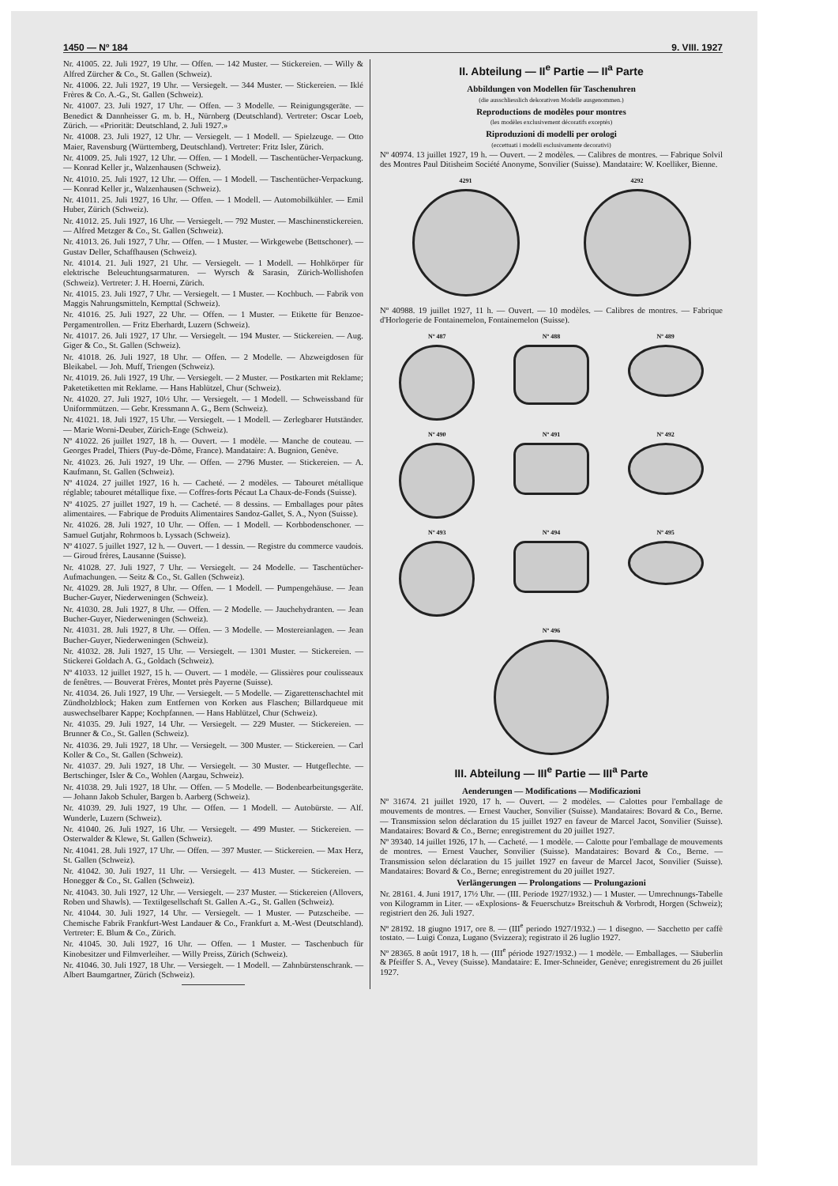1450 — Nº 184 9. VIII. 1927
Nr. 41005. 22. Juli 1927, 19 Uhr. — Offen. — 142 Muster. — Stickereien. — Willy & Alfred Zürcher & Co., St. Gallen (Schweiz).
Nr. 41006. 22. Juli 1927, 19 Uhr. — Versiegelt. — 344 Muster. — Stickereien. — Iklé Frères & Co. A.-G., St. Gallen (Schweiz).
Nr. 41007. 23. Juli 1927, 17 Uhr. — Offen. — 3 Modelle. — Reinigungsgeräte. — Benedict & Dannheisser G. m. b. H., Nürnberg (Deutschland). Vertreter: Oscar Loeb, Zürich. — «Priorität: Deutschland, 2. Juli 1927.»
Nr. 41008. 23. Juli 1927, 12 Uhr. — Versiegelt. — 1 Modell. — Spielzeuge. — Otto Maier, Ravensburg (Württemberg, Deutschland). Vertreter: Fritz Isler, Zürich.
Nr. 41009. 25. Juli 1927, 12 Uhr. — Offen. — 1 Modell. — Taschentücher-Verpackung. — Konrad Keller jr., Walzenhausen (Schweiz).
Nr. 41010. 25. Juli 1927, 12 Uhr. — Offen. — 1 Modell. — Taschentücher-Verpackung. — Konrad Keller jr., Walzenhausen (Schweiz).
Nr. 41011. 25. Juli 1927, 16 Uhr. — Offen. — 1 Modell. — Automobilkühler. — Emil Huber, Zürich (Schweiz).
Nr. 41012. 25. Juli 1927, 16 Uhr. — Versiegelt. — 792 Muster. — Maschinenstickereien. — Alfred Metzger & Co., St. Gallen (Schweiz).
Nr. 41013. 26. Juli 1927, 7 Uhr. — Offen. — 1 Muster. — Wirkgewebe (Bettschoner). — Gustav Deller, Schaffhausen (Schweiz).
Nr. 41014. 21. Juli 1927, 21 Uhr. — Versiegelt. — 1 Modell. — Hohlkörper für elektrische Beleuchtungsarmaturen. — Wyrsch & Sarasin, Zürich-Wollishofen (Schweiz). Vertreter: J. H. Hoerni, Zürich.
Nr. 41015. 23. Juli 1927, 7 Uhr. — Versiegelt. — 1 Muster. — Kochbuch. — Fabrik von Maggis Nahrungsmitteln, Kempttal (Schweiz).
Nr. 41016. 25. Juli 1927, 22 Uhr. — Offen. — 1 Muster. — Etikette für Benzoe-Pergamentrollen. — Fritz Eberhardt, Luzern (Schweiz).
Nr. 41017. 26. Juli 1927, 17 Uhr. — Versiegelt. — 194 Muster. — Stickereien. — Aug. Giger & Co., St. Gallen (Schweiz).
Nr. 41018. 26. Juli 1927, 18 Uhr. — Offen. — 2 Modelle. — Abzweigdosen für Bleikabel. — Joh. Muff, Triengen (Schweiz).
Nr. 41019. 26. Juli 1927, 19 Uhr. — Versiegelt. — 2 Muster. — Postkarten mit Reklame; Paketetiketten mit Reklame. — Hans Hablützel, Chur (Schweiz).
Nr. 41020. 27. Juli 1927, 10½ Uhr. — Versiegelt. — 1 Modell. — Schweissband für Uniformmützen. — Gebr. Kressmann A. G., Bern (Schweiz).
Nr. 41021. 18. Juli 1927, 15 Uhr. — Versiegelt. — 1 Modell. — Zerlegbarer Hutständer. — Marie Worni-Deuber, Zürich-Enge (Schweiz).
Nº 41022. 26 juillet 1927, 18 h. — Ouvert. — 1 modèle. — Manche de couteau. — Georges Pradel, Thiers (Puy-de-Dôme, France). Mandataire: A. Bugnion, Genève.
Nr. 41023. 26. Juli 1927, 19 Uhr. — Offen. — 2796 Muster. — Stickereien. — A. Kaufmann, St. Gallen (Schweiz).
Nº 41024. 27 juillet 1927, 16 h. — Cacheté. — 2 modèles. — Tabouret métallique réglable; tabouret métallique fixe. — Coffres-forts Pécaut La Chaux-de-Fonds (Suisse).
Nº 41025. 27 juillet 1927, 19 h. — Cacheté. — 8 dessins. — Emballages pour pâtes alimentaires. — Fabrique de Produits Alimentaires Sandoz-Gallet, S. A., Nyon (Suisse).
Nr. 41026. 28. Juli 1927, 10 Uhr. — Offen. — 1 Modell. — Korbbodenschoner. — Samuel Gutjahr, Rohrmoos b. Lyssach (Schweiz).
Nº 41027. 5 juillet 1927, 12 h. — Ouvert. — 1 dessin. — Registre du commerce vaudois. — Giroud frères, Lausanne (Suisse).
Nr. 41028. 27. Juli 1927, 7 Uhr. — Versiegelt. — 24 Modelle. — Taschentücher-Aufmachungen. — Seitz & Co., St. Gallen (Schweiz).
Nr. 41029. 28. Juli 1927, 8 Uhr. — Offen. — 1 Modell. — Pumpengehäuse. — Jean Bucher-Guyer, Niederweningen (Schweiz).
Nr. 41030. 28. Juli 1927, 8 Uhr. — Offen. — 2 Modelle. — Jauchehydranten. — Jean Bucher-Guyer, Niederweningen (Schweiz).
Nr. 41031. 28. Juli 1927, 8 Uhr. — Offen. — 3 Modelle. — Mostereianlagen. — Jean Bucher-Guyer, Niederweningen (Schweiz).
Nr. 41032. 28. Juli 1927, 15 Uhr. — Versiegelt. — 1301 Muster. — Stickereien. — Stickerei Goldach A. G., Goldach (Schweiz).
Nº 41033. 12 juillet 1927, 15 h. — Ouvert. — 1 modèle. — Glissières pour coulisseaux de fenêtres. — Bouverat Frères, Montet près Payerne (Suisse).
Nr. 41034. 26. Juli 1927, 19 Uhr. — Versiegelt. — 5 Modelle. — Zigarettenschachtel mit Zündholzblock; Haken zum Entfernen von Korken aus Flaschen; Billardqueue mit auswechselbarer Kappe; Kochpfannen. — Hans Hablützel, Chur (Schweiz).
Nr. 41035. 29. Juli 1927, 14 Uhr. — Versiegelt. — 229 Muster. — Stickereien. — Brunner & Co., St. Gallen (Schweiz).
Nr. 41036. 29. Juli 1927, 18 Uhr. — Versiegelt. — 300 Muster. — Stickereien. — Carl Koller & Co., St. Gallen (Schweiz).
Nr. 41037. 29. Juli 1927, 18 Uhr. — Versiegelt. — 30 Muster. — Hutgeflechte. — Bertschinger, Isler & Co., Wohlen (Aargau, Schweiz).
Nr. 41038. 29. Juli 1927, 18 Uhr. — Offen. — 5 Modelle. — Bodenbearbeitungsgeräte. — Johann Jakob Schuler, Bargen b. Aarberg (Schweiz).
Nr. 41039. 29. Juli 1927, 19 Uhr. — Offen. — 1 Modell. — Autobürste. — Alf. Wunderle, Luzern (Schweiz).
Nr. 41040. 26. Juli 1927, 16 Uhr. — Versiegelt. — 499 Muster. — Stickereien. — Osterwalder & Klewe, St. Gallen (Schweiz).
Nr. 41041. 28. Juli 1927, 17 Uhr. — Offen. — 397 Muster. — Stickereien. — Max Herz, St. Gallen (Schweiz).
Nr. 41042. 30. Juli 1927, 11 Uhr. — Versiegelt. — 413 Muster. — Stickereien. — Honegger & Co., St. Gallen (Schweiz).
Nr. 41043. 30. Juli 1927, 12 Uhr. — Versiegelt. — 237 Muster. — Stickereien (Allovers, Roben und Shawls). — Textilgesellschaft St. Gallen A.-G., St. Gallen (Schweiz).
Nr. 41044. 30. Juli 1927, 14 Uhr. — Versiegelt. — 1 Muster. — Putzscheibe. — Chemische Fabrik Frankfurt-West Landauer & Co., Frankfurt a. M.-West (Deutschland). Vertreter: E. Blum & Co., Zürich.
Nr. 41045. 30. Juli 1927, 16 Uhr. — Offen. — 1 Muster. — Taschenbuch für Kinobesitzer und Filmverleiher. — Willy Preiss, Zürich (Schweiz).
Nr. 41046. 30. Juli 1927, 18 Uhr. — Versiegelt. — 1 Modell. — Zahnbürstenschrank. — Albert Baumgartner, Zürich (Schweiz).
II. Abteilung — II<sup>e</sup> Partie — II<sup>a</sup> Parte
Abbildungen von Modellen für Taschenuhren
(die ausschliesslich dekorativen Modelle ausgenommen.)
Reproductions de modèles pour montres
(les modèles exclusivement décoratifs exceptés)
Riproduzioni di modelli per orologi
(eccettuati i modelli esclusivamente decorativi)
Nº 40974. 13 juillet 1927, 19 h. — Ouvert. — 2 modèles. — Calibres de montres. — Fabrique Solvil des Montres Paul Ditisheim Société Anonyme, Sonvilier (Suisse). Mandataire: W. Koelliker, Bienne.
4291 4292
Nº 40988. 19 juillet 1927, 11 h. — Ouvert. — 10 modèles. — Calibres de montres. — Fabrique d'Horlogerie de Fontainemelon, Fontainemelon (Suisse).
Nº 487 Nº 488 Nº 489
Nº 490 Nº 491 Nº 492
Nº 493 Nº 494 Nº 495
Nº 496
III. Abteilung — III<sup>e</sup> Partie — III<sup>a</sup> Parte
Aenderungen — Modifications — Modificazioni
Nº 31674. 21 juillet 1920, 17 h. — Ouvert. — 2 modèles. — Calottes pour l'emballage de mouvements de montres. — Ernest Vaucher, Sonvilier (Suisse). Mandataires: Bovard & Co., Berne. — Transmission selon déclaration du 15 juillet 1927 en faveur de Marcel Jacot, Sonvilier (Suisse). Mandataires: Bovard & Co., Berne; enregistrement du 20 juillet 1927.
Nº 39340. 14 juillet 1926, 17 h. — Cacheté. — 1 modèle. — Calotte pour l'emballage de mouvements de montres. — Ernest Vaucher, Sonvilier (Suisse). Mandataires: Bovard & Co., Berne. — Transmission selon déclaration du 15 juillet 1927 en faveur de Marcel Jacot, Sonvilier (Suisse). Mandataires: Bovard & Co., Berne; enregistrement du 20 juillet 1927.
Verlängerungen — Prolongations — Prolungazioni
Nr. 28161. 4. Juni 1917, 17½ Uhr. — (III. Periode 1927/1932.) — 1 Muster. — Umrechnungs-Tabelle von Kilogramm in Liter. — «Explosions- & Feuerschutz» Breitschuh & Vorbrodt, Horgen (Schweiz); registriert den 26. Juli 1927.
Nº 28192. 18 giugno 1917, ore 8. — (III<sup>e</sup> periodo 1927/1932.) — 1 disegno. — Sacchetto per caffè tostato. — Luigi Conza, Lugano (Svizzera); registrato il 26 luglio 1927.
Nº 28365. 8 août 1917, 18 h. — (III<sup>e</sup> période 1927/1932.) — 1 modèle. — Emballages. — Säuberlin & Pfeiffer S. A., Vevey (Suisse). Mandataire: E. Imer-Schneider, Genève; enregistrement du 26 juillet 1927.